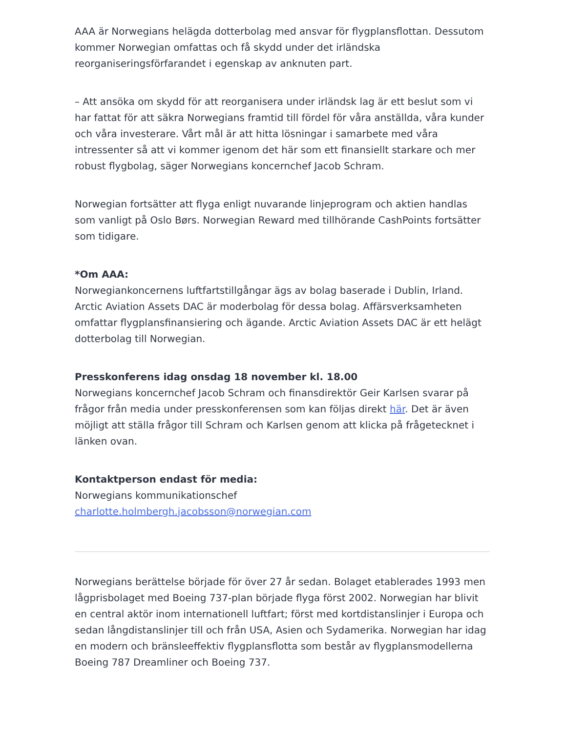AAA är Norwegians helägda dotterbolag med ansvar för flygplansflottan. Dessutom kommer Norwegian omfattas och få skydd under det irländska reorganiseringsförfarandet i egenskap av anknuten part.
– Att ansöka om skydd för att reorganisera under irländsk lag är ett beslut som vi har fattat för att säkra Norwegians framtid till fördel för våra anställda, våra kunder och våra investerare. Vårt mål är att hitta lösningar i samarbete med våra intressenter så att vi kommer igenom det här som ett finansiellt starkare och mer robust flygbolag, säger Norwegians koncernchef Jacob Schram.
Norwegian fortsätter att flyga enligt nuvarande linjeprogram och aktien handlas som vanligt på Oslo Børs. Norwegian Reward med tillhörande CashPoints fortsätter som tidigare.
*Om AAA:
Norwegiankoncernens luftfartstillgångar ägs av bolag baserade i Dublin, Irland. Arctic Aviation Assets DAC är moderbolag för dessa bolag. Affärsverksamheten omfattar flygplansfinansiering och ägande. Arctic Aviation Assets DAC är ett helägt dotterbolag till Norwegian.
Presskonferens idag onsdag 18 november kl. 18.00
Norwegians koncernchef Jacob Schram och finansdirektör Geir Karlsen svarar på frågor från media under presskonferensen som kan följas direkt här. Det är även möjligt att ställa frågor till Schram och Karlsen genom att klicka på frågetecknet i länken ovan.
Kontaktperson endast för media:
Norwegians kommunikationschef
charlotte.holmbergh.jacobsson@norwegian.com
Norwegians berättelse började för över 27 år sedan. Bolaget etablerades 1993 men lågprisbolaget med Boeing 737-plan började flyga först 2002. Norwegian har blivit en central aktör inom internationell luftfart; först med kortdistanslinjer i Europa och sedan långdistanslinjer till och från USA, Asien och Sydamerika. Norwegian har idag en modern och bränsleeffektiv flygplansflotta som består av flygplansmodellerna Boeing 787 Dreamliner och Boeing 737.